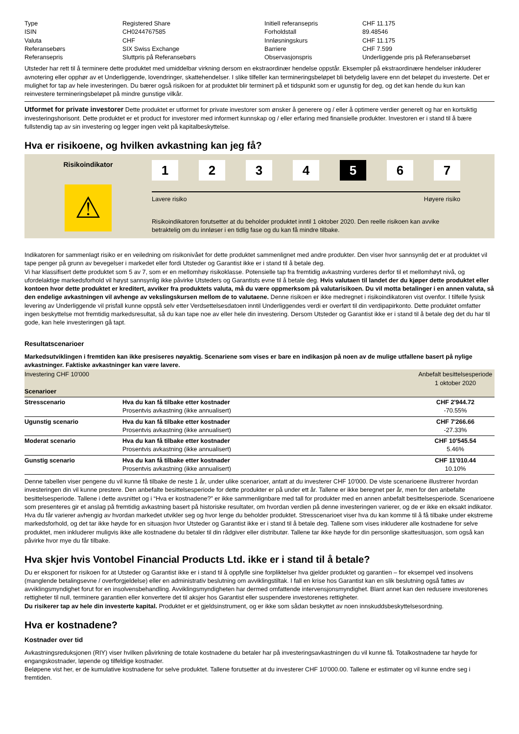| Type | Registered Share | Initiell referansepris | CHF 11.175 |
| ISIN | CH0244767585 | Forholdstall | 89.48546 |
| Valuta | CHF | Innløsningskurs | CHF 11.175 |
| Referansebørs | SIX Swiss Exchange | Barriere | CHF 7.599 |
| Referansepris | Sluttpris på Referansebørs | Observasjonspris | Underliggende pris på Referansebørset |
Utsteder har rett til å terminere dette produktet med umiddelbar virkning dersom en ekstraordinær hendelse oppstår. Eksempler på ekstraordinære hendelser inkluderer avnotering eller opphør av et Underliggende, lovendringer, skattehendelser. I slike tilfeller kan termineringsbeløpet bli betydelig lavere enn det beløpet du investerte. Det er mulighet for tap av hele investeringen. Du bærer også risikoen for at produktet blir terminert på et tidspunkt som er ugunstig for deg, og det kan hende du kun kan reinvestere termineringsbeløpet på mindre gunstige vilkår.
Utformet for private investorer Dette produktet er utformet for private investorer som ønsker å generere og / eller å optimere verdier generelt og har en kortsiktig investeringshorisont. Dette produktet er et product for investorer med informert kunnskap og / eller erfaring med finansielle produkter. Investoren er i stand til å bære fullstendig tap av sin investering og legger ingen vekt på kapitalbeskyttelse.
Hva er risikoene, og hvilken avkastning kan jeg få?
Risikoindikator
⚠
1 2 3 4 5 6 7
Lavere risiko Høyere risiko
Risikoindikatoren forutsetter at du beholder produktet inntil 1 oktober 2020. Den reelle risikoen kan avvike betraktelig om du innløser i en tidlig fase og du kan få mindre tilbake.
Indikatoren for sammenlagt risiko er en veiledning om risikonivået for dette produktet sammenlignet med andre produkter. Den viser hvor sannsynlig det er at produktet vil tape penger på grunn av bevegelser i markedet eller fordi Utsteder og Garantist ikke er i stand til å betale deg.
Vi har klassifisert dette produktet som 5 av 7, som er en mellomhøy risikoklasse. Potensielle tap fra fremtidig avkastning vurderes derfor til et mellomhøyt nivå, og ufordelaktige markedsforhold vil høyst sannsynlig ikke påvirke Utsteders og Garantists evne til å betale deg. Hvis valutaen til landet der du kjøper dette produktet eller kontoen hvor dette produktet er kreditert, avviker fra produktets valuta, må du være oppmerksom på valutarisikoen. Du vil motta betalinger i en annen valuta, så den endelige avkastningen vil avhenge av vekslingskursen mellom de to valutaene. Denne risikoen er ikke medregnet i risikoindikatoren vist ovenfor. I tilfelle fysisk levering av Underliggende vil prisfall kunne oppstå selv etter Verdsettelsesdatoen inntil Underliggendes verdi er overført til din verdipapirkonto. Dette produktet omfatter ingen beskyttelse mot fremtidig markedsresultat, så du kan tape noe av eller hele din investering. Dersom Utsteder og Garantist ikke er i stand til å betale deg det du har til gode, kan hele investeringen gå tapt.
Resultatscenarioer
Markedsutviklingen i fremtiden kan ikke presiseres nøyaktig. Scenariene som vises er bare en indikasjon på noen av de mulige utfallene basert på nylige avkastninger. Faktiske avkastninger kan være lavere.
| Investering CHF 10'000 Scenarioer | | Anbefalt besittelsesperiode 1 oktober 2020 |
| Stresscenario | Hva du kan få tilbake etter kostnader Prosentvis avkastning (ikke annualisert) | CHF 2'944.72 -70.55% |
| Ugunstig scenario | Hva du kan få tilbake etter kostnader Prosentvis avkastning (ikke annualisert) | CHF 7'266.66 -27.33% |
| Moderat scenario | Hva du kan få tilbake etter kostnader Prosentvis avkastning (ikke annualisert) | CHF 10'545.54 5.46% |
| Gunstig scenario | Hva du kan få tilbake etter kostnader Prosentvis avkastning (ikke annualisert) | CHF 11'010.44 10.10% |
Denne tabellen viser pengene du vil kunne få tilbake de neste 1 år, under ulike scenarioer, antatt at du investerer CHF 10'000. De viste scenarioene illustrerer hvordan investeringen din vil kunne prestere. Den anbefalte besittelsesperiode for dette produkter er på under ett år. Tallene er ikke beregnet per år, men for den anbefalte besittelsesperiode. Tallene i dette avsnittet og i “Hva er kostnadene?” er ikke sammenlignbare med tall for produkter med en annen anbefalt besittelsesperiode. Scenarioene som presenteres gir et anslag på fremtidig avkastning basert på historiske resultater, om hvordan verdien på denne investeringen varierer, og de er ikke en eksakt indikator. Hva du får varierer avhengig av hvordan markedet utvikler seg og hvor lenge du beholder produktet. Stresscenarioet viser hva du kan komme til å få tilbake under ekstreme markedsforhold, og det tar ikke høyde for en situasjon hvor Utsteder og Garantist ikke er i stand til å betale deg. Tallene som vises inkluderer alle kostnadene for selve produktet, men inkluderer muligvis ikke alle kostnadene du betaler til din rådgiver eller distributør. Tallene tar ikke høyde for din personlige skattesituasjon, som også kan påvirke hvor mye du får tilbake.
Hva skjer hvis Vontobel Financial Products Ltd. ikke er i stand til å betale?
Du er eksponert for risikoen for at Utsteder og Garantist ikke er i stand til å oppfylle sine forpliktelser hva gjelder produktet og garantien – for eksempel ved insolvens (manglende betalingsevne / overforgjeldelse) eller en administrativ beslutning om avviklingstiltak. I fall en krise hos Garantist kan en slik beslutning også fattes av avviklingsmyndighet forut for en insolvensbehandling. Avviklingsmyndigheten har dermed omfattende intervensjonsmyndighet. Blant annet kan den redusere investorenes rettigheter til null, terminere garantien eller konvertere det til aksjer hos Garantist eller suspendere investorenes rettigheter.
Du risikerer tap av hele din investerte kapital. Produktet er et gjeldsinstrument, og er ikke som sådan beskyttet av noen innskuddsbeskyttelsesordning.
Hva er kostnadene?
Kostnader over tid
Avkastningsreduksjonen (RIY) viser hvilken påvirkning de totale kostnadene du betaler har på investeringsavkastningen du vil kunne få. Totalkostnadene tar høyde for engangskostnader, løpende og tilfeldige kostnader.
Beløpene vist her, er de kumulative kostnadene for selve produktet. Tallene forutsetter at du investerer CHF 10'000.00. Tallene er estimater og vil kunne endre seg i fremtiden.